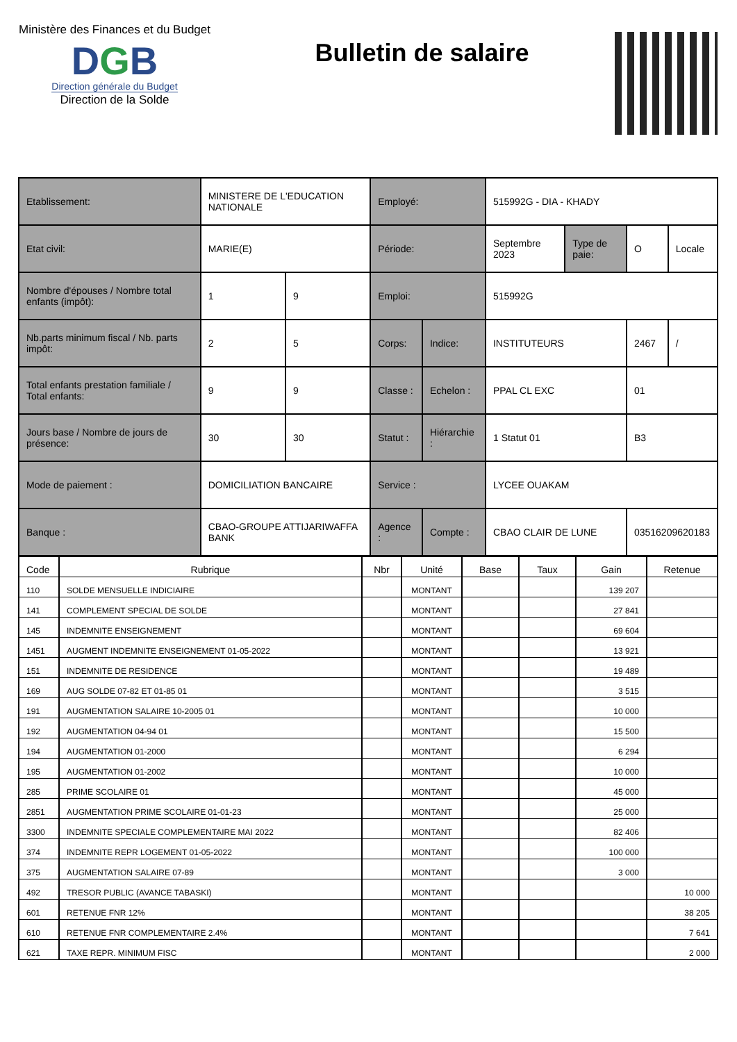Ministère des Finances et du Budget
DGB
Direction générale du Budget
Direction de la Solde
Bulletin de salaire
| Etablissement: | MINISTERE DE L'EDUCATION NATIONALE | | Employé: | | 515992G - DIA - KHADY | | | |
| Etat civil: | MARIE(E) | | Période: | | Septembre 2023 | Type de paie: | O | Locale |
| Nombre d'épouses / Nombre total enfants (impôt): | 1 | 9 | Emploi: | | 515992G | | | |
| Nb.parts minimum fiscal / Nb. parts impôt: | 2 | 5 | Corps: | Indice: | INSTITUTEURS | | 2467 | / |
| Total enfants prestation familiale / Total enfants: | 9 | 9 | Classe : | Echelon : | PPAL CL EXC | | 01 | |
| Jours base / Nombre de jours de présence: | 30 | 30 | Statut : | Hiérarchie : | 1 Statut 01 | | B3 | |
| Mode de paiement : | DOMICILIATION BANCAIRE | | Service : | | LYCEE OUAKAM | | | |
| Banque : | CBAO-GROUPE ATTIJARIWAFFA BANK | | Agence : | Compte : | CBAO CLAIR DE LUNE | | 03516209620183 | |
| Code | Rubrique | Nbr | Unité | Base | Taux | Gain | Retenue |
| --- | --- | --- | --- | --- | --- | --- | --- |
| 110 | SOLDE MENSUELLE INDICIAIRE | | MONTANT | | | 139 207 | |
| 141 | COMPLEMENT SPECIAL DE SOLDE | | MONTANT | | | 27 841 | |
| 145 | INDEMNITE ENSEIGNEMENT | | MONTANT | | | 69 604 | |
| 1451 | AUGMENT INDEMNITE ENSEIGNEMENT 01-05-2022 | | MONTANT | | | 13 921 | |
| 151 | INDEMNITE DE RESIDENCE | | MONTANT | | | 19 489 | |
| 169 | AUG SOLDE 07-82 ET 01-85 01 | | MONTANT | | | 3 515 | |
| 191 | AUGMENTATION SALAIRE 10-2005 01 | | MONTANT | | | 10 000 | |
| 192 | AUGMENTATION 04-94 01 | | MONTANT | | | 15 500 | |
| 194 | AUGMENTATION 01-2000 | | MONTANT | | | 6 294 | |
| 195 | AUGMENTATION 01-2002 | | MONTANT | | | 10 000 | |
| 285 | PRIME SCOLAIRE 01 | | MONTANT | | | 45 000 | |
| 2851 | AUGMENTATION PRIME SCOLAIRE 01-01-23 | | MONTANT | | | 25 000 | |
| 3300 | INDEMNITE SPECIALE COMPLEMENTAIRE MAI 2022 | | MONTANT | | | 82 406 | |
| 374 | INDEMNITE REPR LOGEMENT 01-05-2022 | | MONTANT | | | 100 000 | |
| 375 | AUGMENTATION SALAIRE 07-89 | | MONTANT | | | 3 000 | |
| 492 | TRESOR PUBLIC (AVANCE TABASKI) | | MONTANT | | | | 10 000 |
| 601 | RETENUE FNR 12% | | MONTANT | | | | 38 205 |
| 610 | RETENUE FNR COMPLEMENTAIRE 2.4% | | MONTANT | | | | 7 641 |
| 621 | TAXE REPR. MINIMUM FISC | | MONTANT | | | | 2 000 |